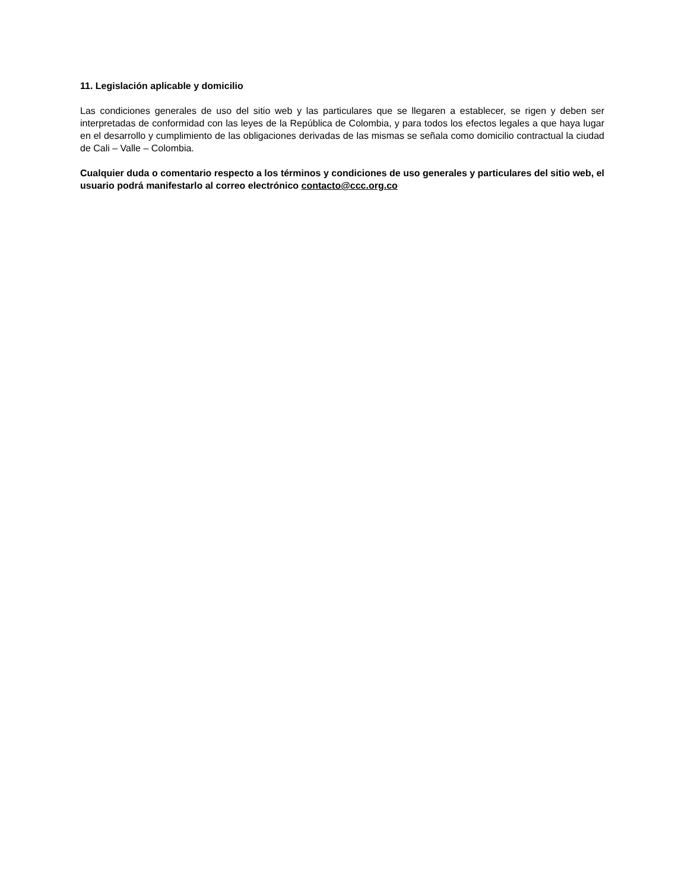11. Legislación aplicable y domicilio
Las condiciones generales de uso del sitio web y las particulares que se llegaren a establecer, se rigen y deben ser interpretadas de conformidad con las leyes de la República de Colombia, y para todos los efectos legales a que haya lugar en el desarrollo y cumplimiento de las obligaciones derivadas de las mismas se señala como domicilio contractual la ciudad de Cali – Valle – Colombia.
Cualquier duda o comentario respecto a los términos y condiciones de uso generales y particulares del sitio web, el usuario podrá manifestarlo al correo electrónico contacto@ccc.org.co